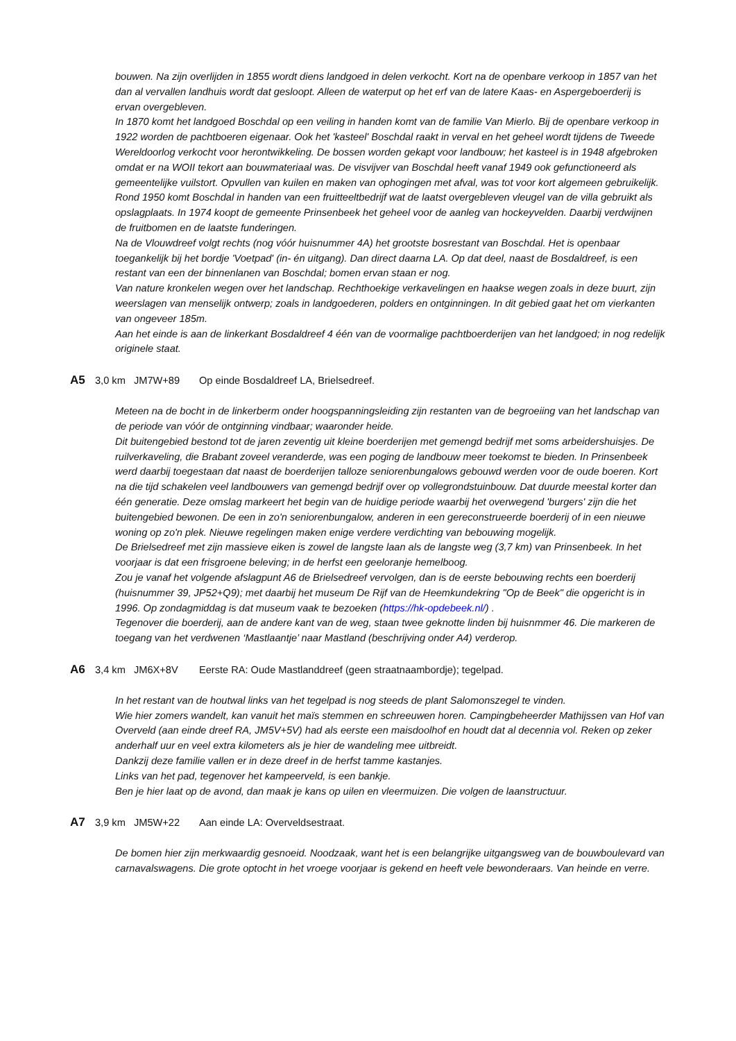bouwen. Na zijn overlijden in 1855 wordt diens landgoed in delen verkocht. Kort na de openbare verkoop in 1857 van het dan al vervallen landhuis wordt dat gesloopt. Alleen de waterput op het erf van de latere Kaas- en Aspergeboerderij is ervan overgebleven.
In 1870 komt het landgoed Boschdal op een veiling in handen komt van de familie Van Mierlo. Bij de openbare verkoop in 1922 worden de pachtboeren eigenaar. Ook het 'kasteel' Boschdal raakt in verval en het geheel wordt tijdens de Tweede Wereldoorlog verkocht voor herontwikkeling. De bossen worden gekapt voor landbouw; het kasteel is in 1948 afgebroken omdat er na WOII tekort aan bouwmateriaal was. De visvijver van Boschdal heeft vanaf 1949 ook gefunctioneerd als gemeentelijke vuilstort. Opvullen van kuilen en maken van ophogingen met afval, was tot voor kort algemeen gebruikelijk.
Rond 1950 komt Boschdal in handen van een fruitteeltbedrijf wat de laatst overgebleven vleugel van de villa gebruikt als opslagplaats. In 1974 koopt de gemeente Prinsenbeek het geheel voor de aanleg van hockeyvelden. Daarbij verdwijnen de fruitbomen en de laatste funderingen.
Na de Vlouwdreef volgt rechts (nog vóór huisnummer 4A) het grootste bosrestant van Boschdal. Het is openbaar toegankelijk bij het bordje 'Voetpad' (in- én uitgang). Dan direct daarna LA. Op dat deel, naast de Bosdaldreef, is een restant van een der binnenlanen van Boschdal; bomen ervan staan er nog.
Van nature kronkelen wegen over het landschap. Rechthoekige verkavelingen en haakse wegen zoals in deze buurt, zijn weerslagen van menselijk ontwerp; zoals in landgoederen, polders en ontginningen. In dit gebied gaat het om vierkanten van ongeveer 185m.
Aan het einde is aan de linkerkant Bosdaldreef 4 één van de voormalige pachtboerderijen van het landgoed; in nog redelijk originele staat.
A5 3,0 km JM7W+89 Op einde Bosdaldreef LA, Brielsedreef.
Meteen na de bocht in de linkerberm onder hoogspanningsleiding zijn restanten van de begroeiing van het landschap van de periode van vóór de ontginning vindbaar; waaronder heide.
Dit buitengebied bestond tot de jaren zeventig uit kleine boerderijen met gemengd bedrijf met soms arbeidershuisjes. De ruilverkaveling, die Brabant zoveel veranderde, was een poging de landbouw meer toekomst te bieden. In Prinsenbeek werd daarbij toegestaan dat naast de boerderijen talloze seniorenbungalows gebouwd werden voor de oude boeren. Kort na die tijd schakelen veel landbouwers van gemengd bedrijf over op vollegrondstuinbouw. Dat duurde meestal korter dan één generatie. Deze omslag markeert het begin van de huidige periode waarbij het overwegend 'burgers' zijn die het buitengebied bewonen. De een in zo'n seniorenbungalow, anderen in een gereconstrueerde boerderij of in een nieuwe woning op zo'n plek. Nieuwe regelingen maken enige verdere verdichting van bebouwing mogelijk.
De Brielsedreef met zijn massieve eiken is zowel de langste laan als de langste weg (3,7 km) van Prinsenbeek. In het voorjaar is dat een frisgroene beleving; in de herfst een geeloranje hemelboog.
Zou je vanaf het volgende afslagpunt A6 de Brielsedreef vervolgen, dan is de eerste bebouwing rechts een boerderij (huisnummer 39, JP52+Q9); met daarbij het museum De Rijf van de Heemkundekring "Op de Beek" die opgericht is in 1996. Op zondagmiddag is dat museum vaak te bezoeken (https://hk-opdebeek.nl/) .
Tegenover die boerderij, aan de andere kant van de weg, staan twee geknotte linden bij huisnmmer 46. Die markeren de toegang van het verdwenen ‘Mastlaantje’ naar Mastland (beschrijving onder A4) verderop.
A6 3,4 km JM6X+8V Eerste RA: Oude Mastlanddreef (geen straatnaambordje); tegelpad.
In het restant van de houtwal links van het tegelpad is nog steeds de plant Salomonszegel te vinden.
Wie hier zomers wandelt, kan vanuit het maïs stemmen en schreeuwen horen. Campingbeheerder Mathijssen van Hof van Overveld (aan einde dreef RA, JM5V+5V) had als eerste een maisdoolhof en houdt dat al decennia vol. Reken op zeker anderhalf uur en veel extra kilometers als je hier de wandeling mee uitbreidt.
Dankzij deze familie vallen er in deze dreef in de herfst tamme kastanjes.
Links van het pad, tegenover het kampeerveld, is een bankje.
Ben je hier laat op de avond, dan maak je kans op uilen en vleermuizen. Die volgen de laanstructuur.
A7 3,9 km JM5W+22 Aan einde LA: Overveldsestraat.
De bomen hier zijn merkwaardig gesnoeid. Noodzaak, want het is een belangrijke uitgangsweg van de bouwboulevard van carnavalswagens. Die grote optocht in het vroege voorjaar is gekend en heeft vele bewonderaars. Van heinde en verre.